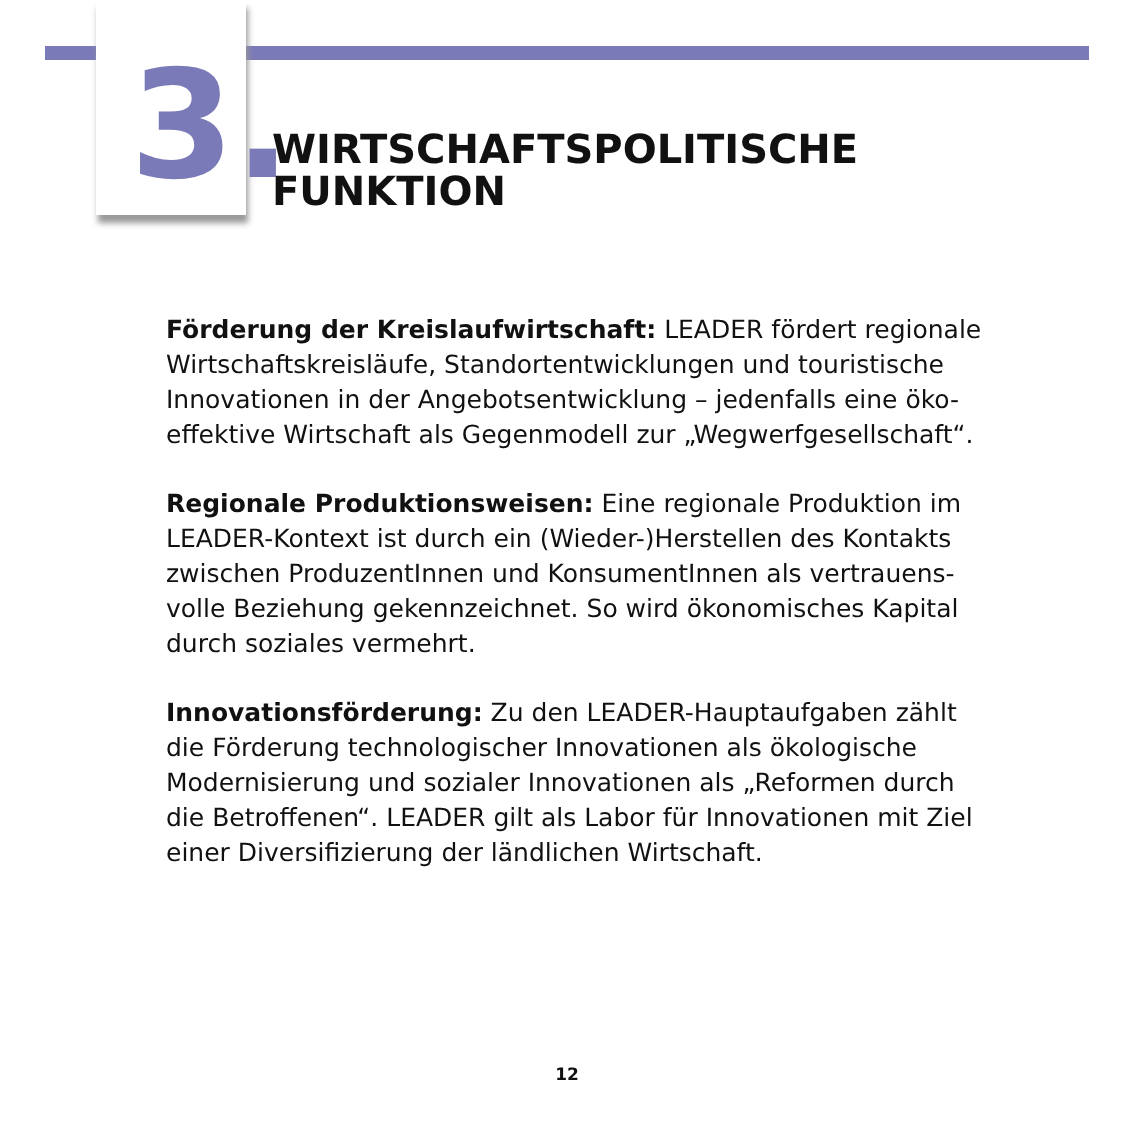3.
WIRTSCHAFTSPOLITISCHE
FUNKTION
Förderung der Kreislaufwirtschaft: LEADER fördert regionale Wirtschaftskreisläufe, Standortentwicklungen und touristische Innovationen in der Angebotsentwicklung – jedenfalls eine öko-effektive Wirtschaft als Gegenmodell zur „Wegwerfgesellschaft“.
Regionale Produktionsweisen: Eine regionale Produktion im LEADER-Kontext ist durch ein (Wieder-)Herstellen des Kontakts zwischen ProduzentInnen und KonsumentInnen als vertrauens-volle Beziehung gekennzeichnet. So wird ökonomisches Kapital durch soziales vermehrt.
Innovationsförderung: Zu den LEADER-Hauptaufgaben zählt die Förderung technologischer Innovationen als ökologische Modernisierung und sozialer Innovationen als „Reformen durch die Betroffenen“. LEADER gilt als Labor für Innovationen mit Ziel einer Diversifizierung der ländlichen Wirtschaft.
12